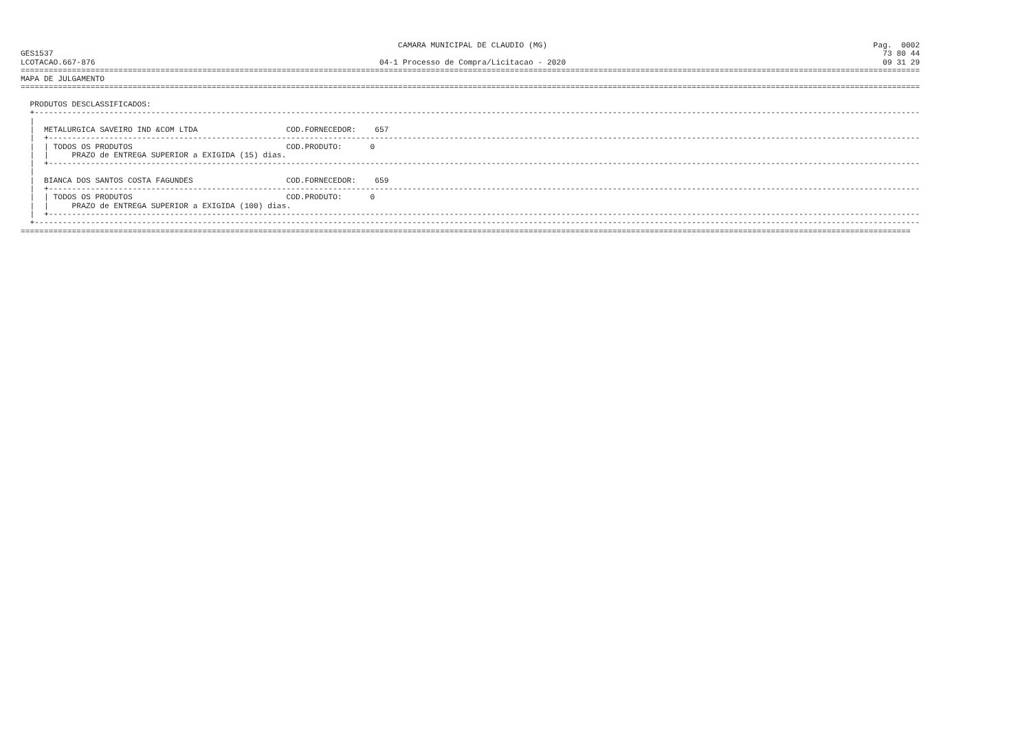CAMARA MUNICIPAL DE CLAUDIO (MG)                                                                      Pag.  0002
GES1537                                                                                                                                                                                  73 80 44
LCOTACAO.667-876                                                             04-1 Processo de Compra/Licitacao - 2020                                                                    09 31 29
=================================================================================================================================================================================================
MAPA DE JULGAMENTO
=================================================================================================================================================================================================

  PRODUTOS DESCLASSIFICADOS:
  +----------------------------------------------------------------------------------------------------------------------------------------------------------------------------------------------
  |
  |  METALURGICA SAVEIRO IND &COM LTDA                   COD.FORNECEDOR:    657
  |  +-------------------------------------------------------------------------------------------------------------------------------------------------------------------------------------------
  |  | TODOS OS PRODUTOS                                 COD.PRODUTO:      0
  |  |     PRAZO de ENTREGA SUPERIOR a EXIGIDA (15) dias.
  |  +-------------------------------------------------------------------------------------------------------------------------------------------------------------------------------------------
  |
  |  BIANCA DOS SANTOS COSTA FAGUNDES                    COD.FORNECEDOR:    659
  |  +-------------------------------------------------------------------------------------------------------------------------------------------------------------------------------------------
  |  | TODOS OS PRODUTOS                                 COD.PRODUTO:      0
  |  |     PRAZO de ENTREGA SUPERIOR a EXIGIDA (100) dias.
  |  +-------------------------------------------------------------------------------------------------------------------------------------------------------------------------------------------
  +----------------------------------------------------------------------------------------------------------------------------------------------------------------------------------------------
===============================================================================================================================================================================================